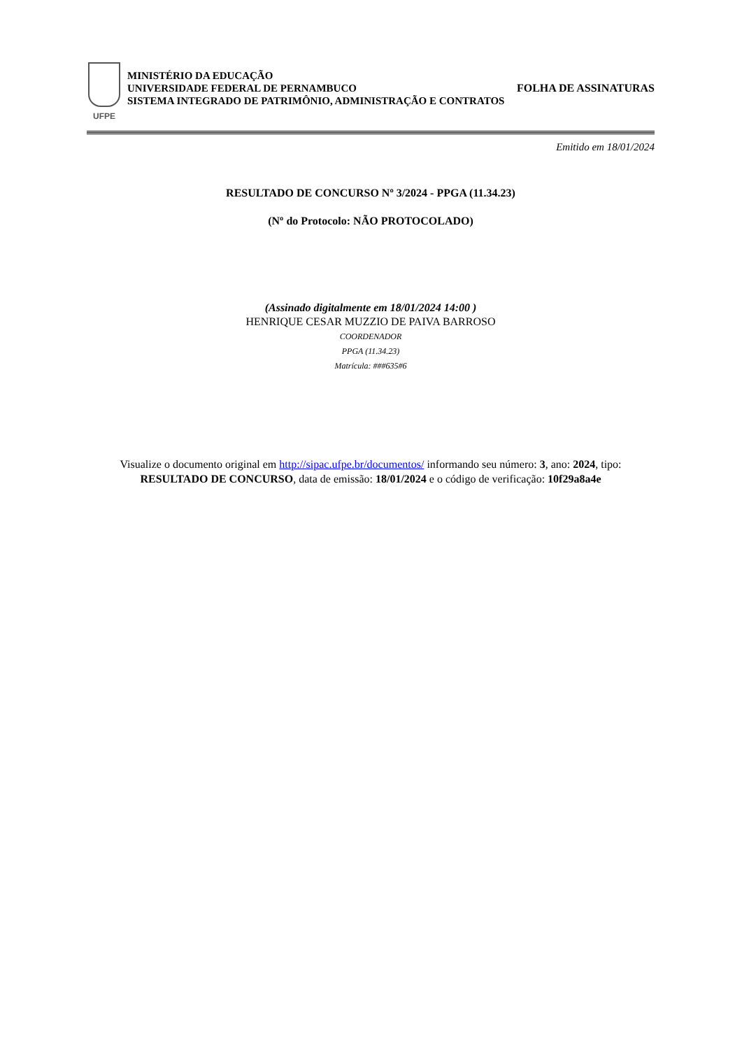UFPE
MINISTÉRIO DA EDUCAÇÃO
UNIVERSIDADE FEDERAL DE PERNAMBUCO
SISTEMA INTEGRADO DE PATRIMÔNIO, ADMINISTRAÇÃO E CONTRATOS
FOLHA DE ASSINATURAS
Emitido em 18/01/2024
RESULTADO DE CONCURSO Nº 3/2024 - PPGA (11.34.23)
(Nº do Protocolo: NÃO PROTOCOLADO)
(Assinado digitalmente em 18/01/2024 14:00 )
HENRIQUE CESAR MUZZIO DE PAIVA BARROSO
COORDENADOR
PPGA (11.34.23)
Matrícula: ###635#6
Visualize o documento original em http://sipac.ufpe.br/documentos/ informando seu número: 3, ano: 2024, tipo:
RESULTADO DE CONCURSO, data de emissão: 18/01/2024 e o código de verificação: 10f29a8a4e